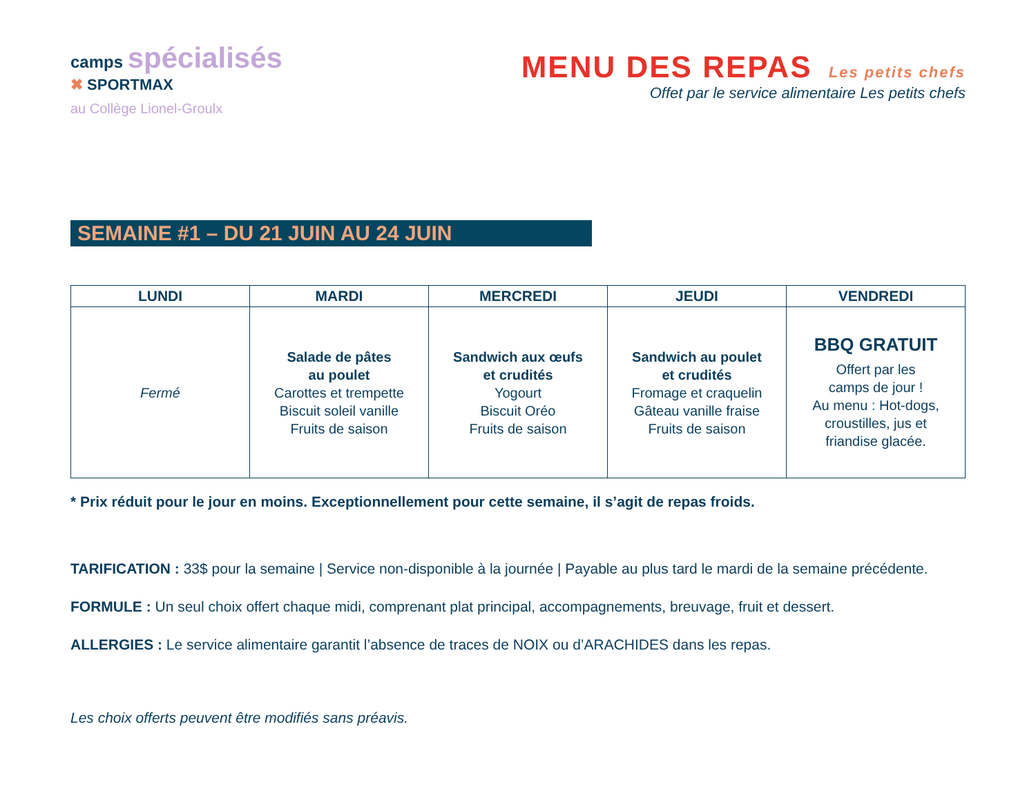camps spécialisés
✖ SPORTMAX
au Collège Lionel-Groulx
MENU DES REPAS Les petits chefs
Offet par le service alimentaire Les petits chefs
SEMAINE #1 – DU 21 JUIN AU 24 JUIN
| LUNDI | MARDI | MERCREDI | JEUDI | VENDREDI |
| --- | --- | --- | --- | --- |
| Fermé | Salade de pâtes au poulet Carottes et trempette Biscuit soleil vanille Fruits de saison | Sandwich aux œufs et crudités Yogourt Biscuit Oréo Fruits de saison | Sandwich au poulet et crudités Fromage et craquelin Gâteau vanille fraise Fruits de saison | BBQ GRATUIT Offert par les camps de jour ! Au menu : Hot-dogs, croustilles, jus et friandise glacée. |
* Prix réduit pour le jour en moins. Exceptionnellement pour cette semaine, il s’agit de repas froids.
TARIFICATION : 33$ pour la semaine | Service non-disponible à la journée | Payable au plus tard le mardi de la semaine précédente.
FORMULE : Un seul choix offert chaque midi, comprenant plat principal, accompagnements, breuvage, fruit et dessert.
ALLERGIES : Le service alimentaire garantit l’absence de traces de NOIX ou d’ARACHIDES dans les repas.
Les choix offerts peuvent être modifiés sans préavis.